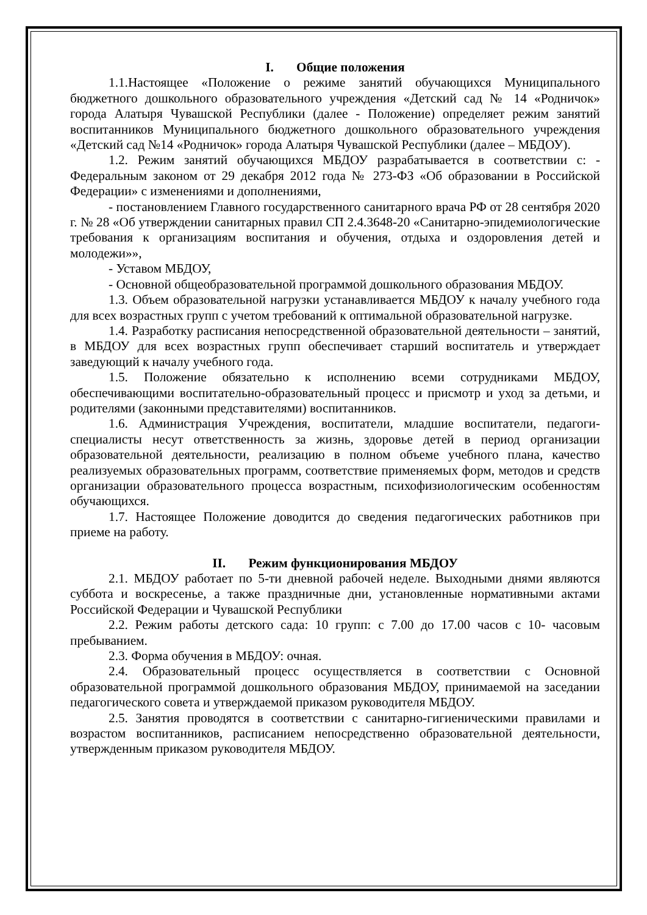I. Общие положения
1.1.Настоящее «Положение о режиме занятий обучающихся Муниципального бюджетного дошкольного образовательного учреждения «Детский сад № 14 «Родничок» города Алатыря Чувашской Республики (далее - Положение) определяет режим занятий воспитанников Муниципального бюджетного дошкольного образовательного учреждения «Детский сад №14 «Родничок» города Алатыря Чувашской Республики (далее – МБДОУ).
1.2. Режим занятий обучающихся МБДОУ разрабатывается в соответствии с: - Федеральным законом от 29 декабря 2012 года № 273-ФЗ «Об образовании в Российской Федерации» с изменениями и дополнениями,
- постановлением Главного государственного санитарного врача РФ от 28 сентября 2020 г. № 28 «Об утверждении санитарных правил СП 2.4.3648-20 «Санитарно-эпидемиологические требования к организациям воспитания и обучения, отдыха и оздоровления детей и молодежи»»,
- Уставом МБДОУ,
- Основной общеобразовательной программой дошкольного образования МБДОУ.
1.3. Объем образовательной нагрузки устанавливается МБДОУ к началу учебного года для всех возрастных групп с учетом требований к оптимальной образовательной нагрузке.
1.4. Разработку расписания непосредственной образовательной деятельности – занятий, в МБДОУ для всех возрастных групп обеспечивает старший воспитатель и утверждает заведующий к началу учебного года.
1.5. Положение обязательно к исполнению всеми сотрудниками МБДОУ, обеспечивающими воспитательно-образовательный процесс и присмотр и уход за детьми, и родителями (законными представителями) воспитанников.
1.6. Администрация Учреждения, воспитатели, младшие воспитатели, педагоги-специалисты несут ответственность за жизнь, здоровье детей в период организации образовательной деятельности, реализацию в полном объеме учебного плана, качество реализуемых образовательных программ, соответствие применяемых форм, методов и средств организации образовательного процесса возрастным, психофизиологическим особенностям обучающихся.
1.7. Настоящее Положение доводится до сведения педагогических работников при приеме на работу.
II. Режим функционирования МБДОУ
2.1. МБДОУ работает по 5-ти дневной рабочей неделе. Выходными днями являются суббота и воскресенье, а также праздничные дни, установленные нормативными актами Российской Федерации и Чувашской Республики
2.2. Режим работы детского сада: 10 групп: с 7.00 до 17.00 часов с 10- часовым пребыванием.
2.3. Форма обучения в МБДОУ: очная.
2.4. Образовательный процесс осуществляется в соответствии с Основной образовательной программой дошкольного образования МБДОУ, принимаемой на заседании педагогического совета и утверждаемой приказом руководителя МБДОУ.
2.5. Занятия проводятся в соответствии с санитарно-гигиеническими правилами и возрастом воспитанников, расписанием непосредственно образовательной деятельности, утвержденным приказом руководителя МБДОУ.